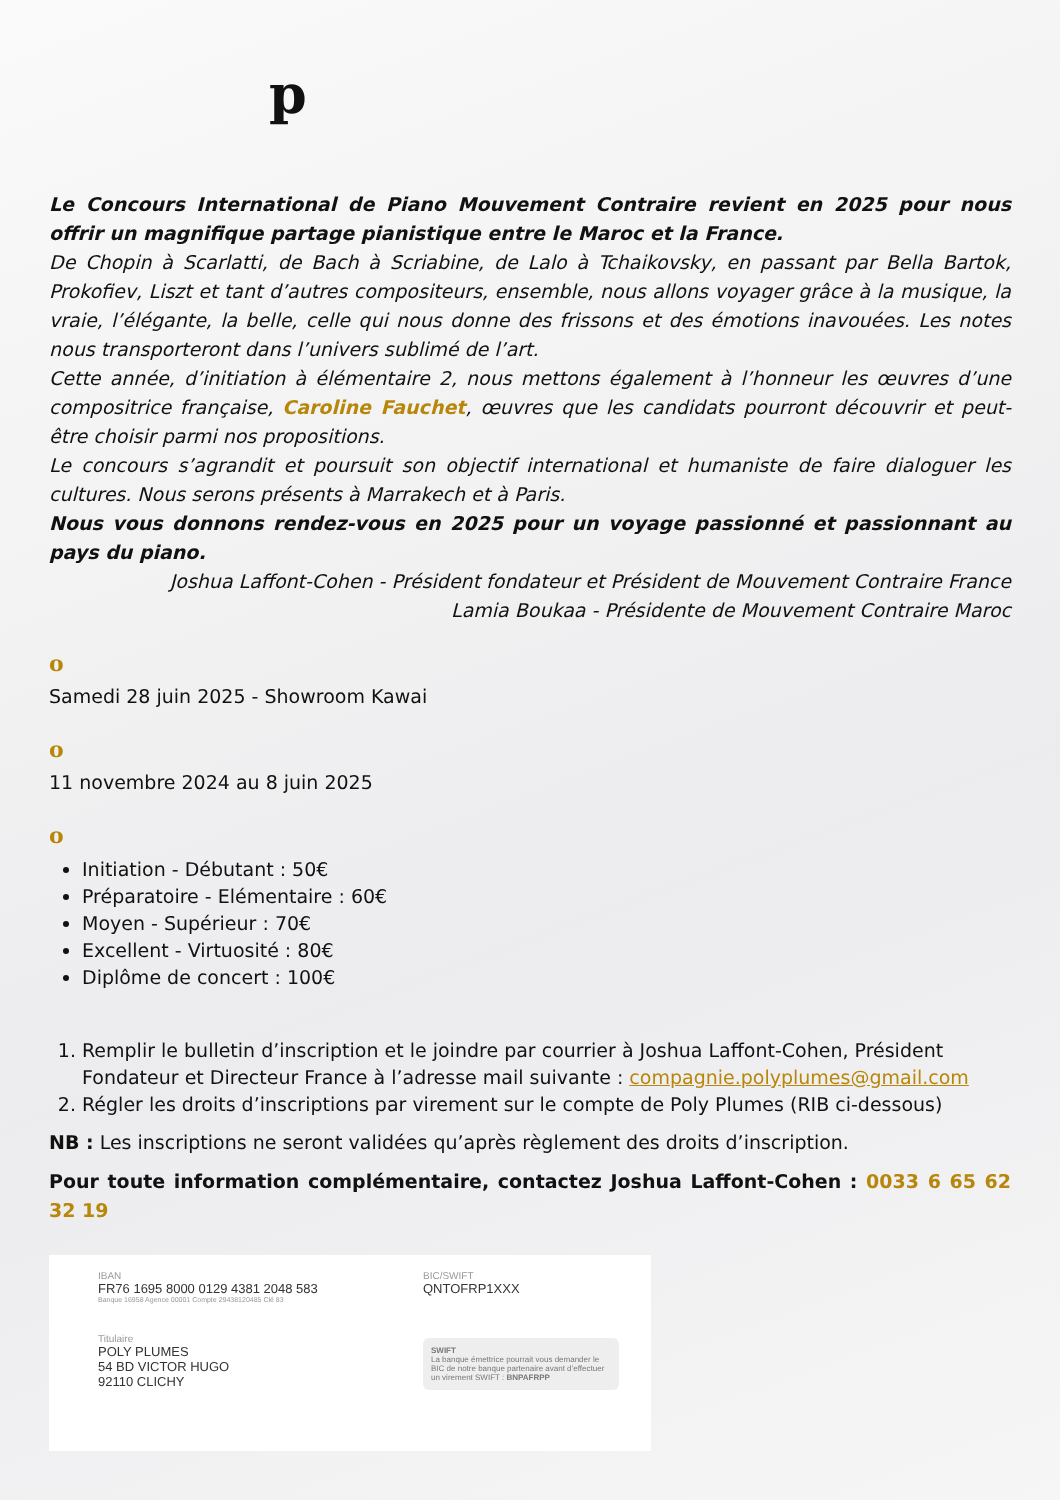p
Le Concours International de Piano Mouvement Contraire revient en 2025 pour nous offrir un magnifique partage pianistique entre le Maroc et la France.
De Chopin à Scarlatti, de Bach à Scriabine, de Lalo à Tchaikovsky, en passant par Bella Bartok, Prokofiev, Liszt et tant d’autres compositeurs, ensemble, nous allons voyager grâce à la musique, la vraie, l’élégante, la belle, celle qui nous donne des frissons et des émotions inavouées. Les notes nous transporteront dans l’univers sublimé de l’art.
Cette année, d’initiation à élémentaire 2, nous mettons également à l’honneur les œuvres d’une compositrice française, Caroline Fauchet, œuvres que les candidats pourront découvrir et peut-être choisir parmi nos propositions.
Le concours s’agrandit et poursuit son objectif international et humaniste de faire dialoguer les cultures. Nous serons présents à Marrakech et à Paris.
Nous vous donnons rendez-vous en 2025 pour un voyage passionné et passionnant au pays du piano.
Joshua Laffont-Cohen - Président fondateur et Président de Mouvement Contraire France
Lamia Boukaa - Présidente de Mouvement Contraire Maroc
o
Samedi 28 juin 2025 - Showroom Kawai
o
11 novembre 2024 au 8 juin 2025
o
Initiation - Débutant : 50€
Préparatoire - Elémentaire : 60€
Moyen - Supérieur : 70€
Excellent - Virtuosité : 80€
Diplôme de concert : 100€
1. Remplir le bulletin d’inscription et le joindre par courrier à Joshua Laffont-Cohen, Président Fondateur et Directeur France à l’adresse mail suivante : compagnie.polyplumes@gmail.com
2. Régler les droits d’inscriptions par virement sur le compte de Poly Plumes (RIB ci-dessous)
NB : Les inscriptions ne seront validées qu’après règlement des droits d’inscription.
Pour toute information complémentaire, contactez Joshua Laffont-Cohen : 0033 6 65 62 32 19
IBAN
FR76 1695 8000 0129 4381 2048 583
Banque 16958 Agence 00001 Compte 29438120485 Clé 83
Titulaire
POLY PLUMES
54 BD VICTOR HUGO
92110 CLICHY
BIC/SWIFT
QNTOFRP1XXX
SWIFT
La banque émettrice pourrait vous demander le BIC de notre banque partenaire avant d’effectuer un virement SWIFT : BNPAFRPP